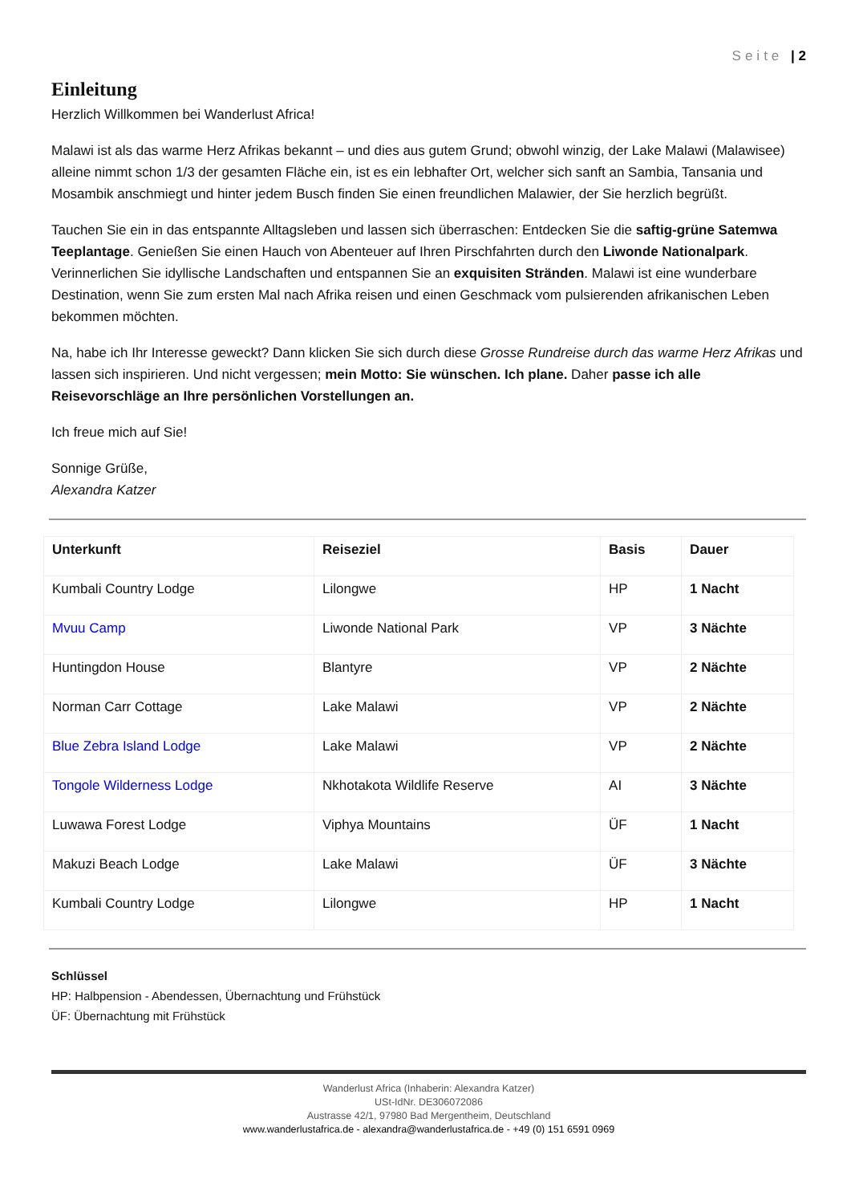Seite | 2
Einleitung
Herzlich Willkommen bei Wanderlust Africa!
Malawi ist als das warme Herz Afrikas bekannt – und dies aus gutem Grund; obwohl winzig, der Lake Malawi (Malawisee) alleine nimmt schon 1/3 der gesamten Fläche ein, ist es ein lebhafter Ort, welcher sich sanft an Sambia, Tansania und Mosambik anschmiegt und hinter jedem Busch finden Sie einen freundlichen Malawier, der Sie herzlich begrüßt.
Tauchen Sie ein in das entspannte Alltagsleben und lassen sich überraschen: Entdecken Sie die saftig-grüne Satemwa Teeplantage. Genießen Sie einen Hauch von Abenteuer auf Ihren Pirschfahrten durch den Liwonde Nationalpark. Verinnerlichen Sie idyllische Landschaften und entspannen Sie an exquisiten Stränden. Malawi ist eine wunderbare Destination, wenn Sie zum ersten Mal nach Afrika reisen und einen Geschmack vom pulsierenden afrikanischen Leben bekommen möchten.
Na, habe ich Ihr Interesse geweckt? Dann klicken Sie sich durch diese Grosse Rundreise durch das warme Herz Afrikas und lassen sich inspirieren. Und nicht vergessen; mein Motto: Sie wünschen. Ich plane. Daher passe ich alle Reisevorschläge an Ihre persönlichen Vorstellungen an.
Ich freue mich auf Sie!
Sonnige Grüße,
Alexandra Katzer
| Unterkunft | Reiseziel | Basis | Dauer |
| --- | --- | --- | --- |
| Kumbali Country Lodge | Lilongwe | HP | 1 Nacht |
| Mvuu Camp | Liwonde National Park | VP | 3 Nächte |
| Huntingdon House | Blantyre | VP | 2 Nächte |
| Norman Carr Cottage | Lake Malawi | VP | 2 Nächte |
| Blue Zebra Island Lodge | Lake Malawi | VP | 2 Nächte |
| Tongole Wilderness Lodge | Nkhotakota Wildlife Reserve | AI | 3 Nächte |
| Luwawa Forest Lodge | Viphya Mountains | ÜF | 1 Nacht |
| Makuzi Beach Lodge | Lake Malawi | ÜF | 3 Nächte |
| Kumbali Country Lodge | Lilongwe | HP | 1 Nacht |
Schlüssel
HP: Halbpension - Abendessen, Übernachtung und Frühstück
ÜF: Übernachtung mit Frühstück
Wanderlust Africa (Inhaberin: Alexandra Katzer)
USt-IdNr. DE306072086
Austrasse 42/1, 97980 Bad Mergentheim, Deutschland
www.wanderlustafrica.de - alexandra@wanderlustafrica.de - +49 (0) 151 6591 0969